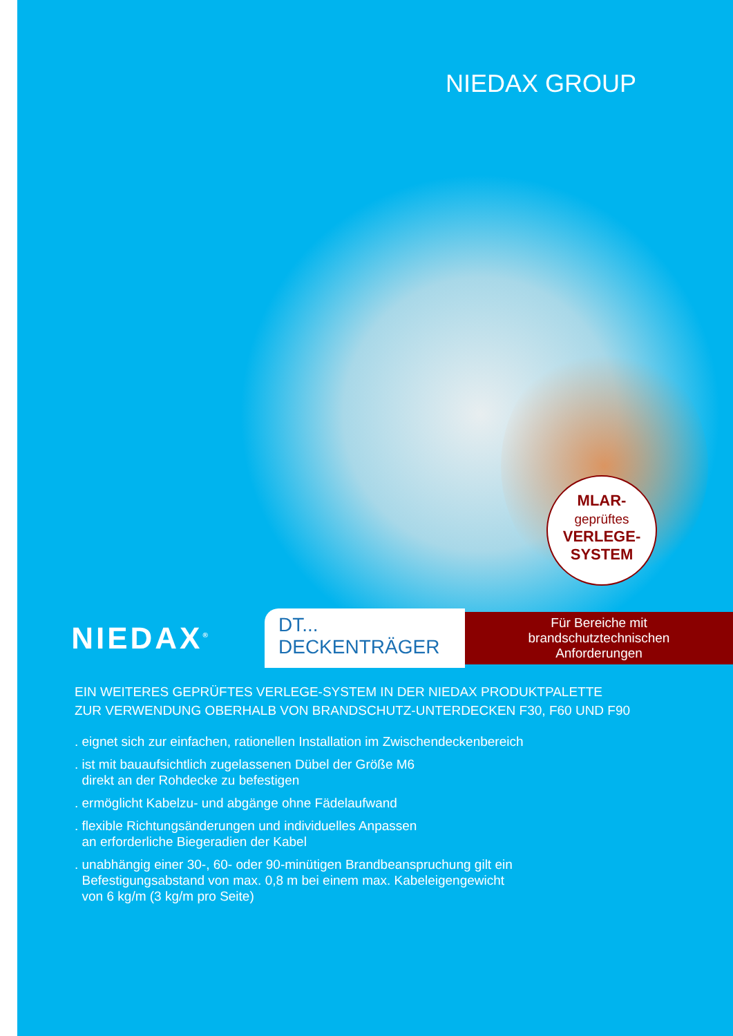NIEDAX GROUP
MLAR-
geprüftes
VERLEGE-
SYSTEM
NIEDAX<sup>®</sup>
DT...
DECKENTRÄGER
Für Bereiche mit
brandschutztechnischen
Anforderungen
EIN WEITERES GEPRÜFTES VERLEGE-SYSTEM IN DER NIEDAX PRODUKTPALETTE
ZUR VERWENDUNG OBERHALB VON BRANDSCHUTZ-UNTERDECKEN F30, F60 UND F90
. eignet sich zur einfachen, rationellen Installation im Zwischendeckenbereich
. ist mit bauaufsichtlich zugelassenen Dübel der Größe M6
direkt an der Rohdecke zu befestigen
. ermöglicht Kabelzu- und abgänge ohne Fädelaufwand
. flexible Richtungsänderungen und individuelles Anpassen
an erforderliche Biegeradien der Kabel
. unabhängig einer 30-, 60- oder 90-minütigen Brandbeanspruchung gilt ein
Befestigungsabstand von max. 0,8 m bei einem max. Kabeleigengewicht
von 6 kg/m (3 kg/m pro Seite)